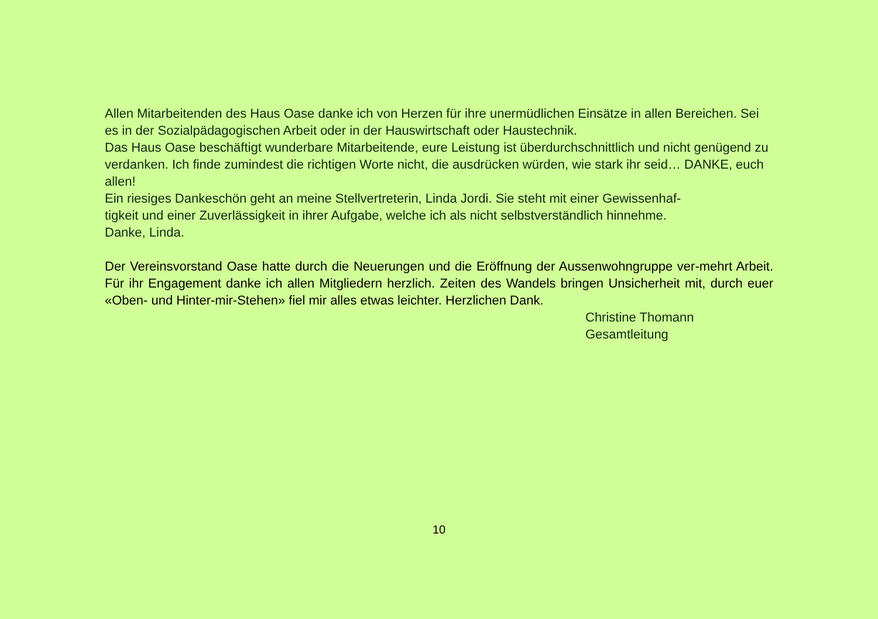Allen Mitarbeitenden des Haus Oase danke ich von Herzen für ihre unermüdlichen Einsätze in allen Bereichen. Sei es in der Sozialpädagogischen Arbeit oder in der Hauswirtschaft oder Haustechnik.
Das Haus Oase beschäftigt wunderbare Mitarbeitende, eure Leistung ist überdurchschnittlich und nicht genügend zu verdanken. Ich finde zumindest die richtigen Worte nicht, die ausdrücken würden, wie stark ihr seid… DANKE, euch allen!
Ein riesiges Dankeschön geht an meine Stellvertreterin, Linda Jordi. Sie steht mit einer Gewissenhaf-
tigkeit und einer Zuverlässigkeit in ihrer Aufgabe, welche ich als nicht selbstverständlich hinnehme.
Danke, Linda.
Der Vereinsvorstand Oase hatte durch die Neuerungen und die Eröffnung der Aussenwohngruppe ver-mehrt Arbeit. Für ihr Engagement danke ich allen Mitgliedern herzlich. Zeiten des Wandels bringen Unsicherheit mit, durch euer «Oben- und Hinter-mir-Stehen» fiel mir alles etwas leichter. Herzlichen Dank.
Christine Thomann
Gesamtleitung
10